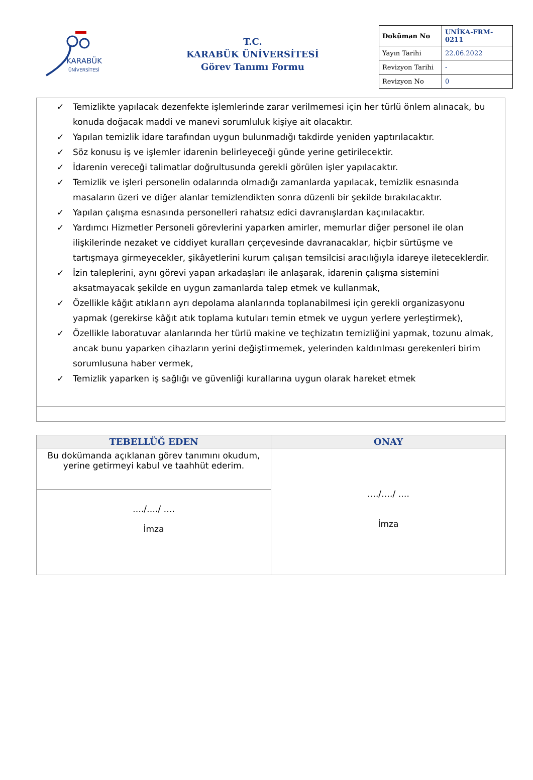KARABÜK
ÜNİVERSİTESİ
T.C.
KARABÜK ÜNİVERSİTESİ
Görev Tanımı Formu
| Doküman No | UNİKA-FRM-0211 |
| Yayın Tarihi | 22.06.2022 |
| Revizyon Tarihi | - |
| Revizyon No | 0 |
✓ Temizlikte yapılacak dezenfekte işlemlerinde zarar verilmemesi için her türlü önlem alınacak, bu konuda doğacak maddi ve manevi sorumluluk kişiye ait olacaktır.
✓ Yapılan temizlik idare tarafından uygun bulunmadığı takdirde yeniden yaptırılacaktır.
✓ Söz konusu iş ve işlemler idarenin belirleyeceği günde yerine getirilecektir.
✓ İdarenin vereceği talimatlar doğrultusunda gerekli görülen işler yapılacaktır.
✓ Temizlik ve işleri personelin odalarında olmadığı zamanlarda yapılacak, temizlik esnasında masaların üzeri ve diğer alanlar temizlendikten sonra düzenli bir şekilde bırakılacaktır.
✓ Yapılan çalışma esnasında personelleri rahatsız edici davranışlardan kaçınılacaktır.
✓ Yardımcı Hizmetler Personeli görevlerini yaparken amirler, memurlar diğer personel ile olan ilişkilerinde nezaket ve ciddiyet kuralları çerçevesinde davranacaklar, hiçbir sürtüşme ve tartışmaya girmeyecekler, şikâyetlerini kurum çalışan temsilcisi aracılığıyla idareye ileteceklerdir.
✓ İzin taleplerini, aynı görevi yapan arkadaşları ile anlaşarak, idarenin çalışma sistemini aksatmayacak şekilde en uygun zamanlarda talep etmek ve kullanmak,
✓ Özellikle kâğıt atıkların ayrı depolama alanlarında toplanabilmesi için gerekli organizasyonu yapmak (gerekirse kâğıt atık toplama kutuları temin etmek ve uygun yerlere yerleştirmek),
✓ Özellikle laboratuvar alanlarında her türlü makine ve teçhizatın temizliğini yapmak, tozunu almak, ancak bunu yaparken cihazların yerini değiştirmemek, yelerinden kaldırılması gerekenleri birim sorumlusuna haber vermek,
✓ Temizlik yaparken iş sağlığı ve güvenliği kurallarına uygun olarak hareket etmek
| TEBELLÜĞ EDEN | ONAY |
| --- | --- |
| Bu dokümanda açıklanan görev tanımını okudum, yerine getirmeyi kabul ve taahhüt ederim. | …./…./ …. İmza |
| …./…./ …. İmza | |